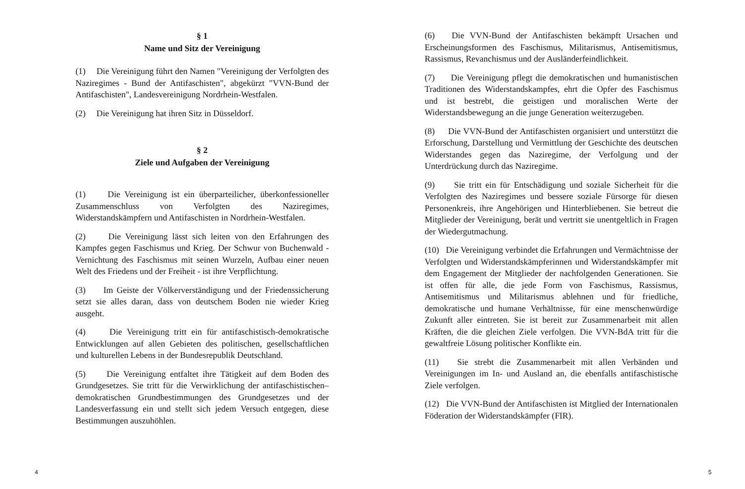§ 1
Name und Sitz der Vereinigung
(1) Die Vereinigung führt den Namen "Vereinigung der Verfolgten des Naziregimes - Bund der Antifaschisten", abgekürzt "VVN-Bund der Antifaschisten", Landesvereinigung Nordrhein-Westfalen.
(2) Die Vereinigung hat ihren Sitz in Düsseldorf.
§ 2
Ziele und Aufgaben der Vereinigung
(1) Die Vereinigung ist ein überparteilicher, überkonfessioneller Zusammenschluss von Verfolgten des Naziregimes, Widerstandskämpfern und Antifaschisten in Nordrhein-Westfalen.
(2) Die Vereinigung lässt sich leiten von den Erfahrungen des Kampfes gegen Faschismus und Krieg. Der Schwur von Buchenwald - Vernichtung des Faschismus mit seinen Wurzeln, Aufbau einer neuen Welt des Friedens und der Freiheit - ist ihre Verpflichtung.
(3) Im Geiste der Völkerverständigung und der Friedenssicherung setzt sie alles daran, dass von deutschem Boden nie wieder Krieg ausgeht.
(4) Die Vereinigung tritt ein für antifaschistisch-demokratische Entwicklungen auf allen Gebieten des politischen, gesellschaftlichen und kulturellen Lebens in der Bundesrepublik Deutschland.
(5) Die Vereinigung entfaltet ihre Tätigkeit auf dem Boden des Grundgesetzes. Sie tritt für die Verwirklichung der antifaschistischen–demokratischen Grundbestimmungen des Grundgesetzes und der Landesverfassung ein und stellt sich jedem Versuch entgegen, diese Bestimmungen auszuhöhlen.
4
(6) Die VVN-Bund der Antifaschisten bekämpft Ursachen und Erscheinungsformen des Faschismus, Militarismus, Antisemitismus, Rassismus, Revanchismus und der Ausländerfeindlichkeit.
(7) Die Vereinigung pflegt die demokratischen und humanistischen Traditionen des Widerstandskampfes, ehrt die Opfer des Faschismus und ist bestrebt, die geistigen und moralischen Werte der Widerstandsbewegung an die junge Generation weiterzugeben.
(8) Die VVN-Bund der Antifaschisten organisiert und unterstützt die Erforschung, Darstellung und Vermittlung der Geschichte des deutschen Widerstandes gegen das Naziregime, der Verfolgung und der Unterdrückung durch das Naziregime.
(9) Sie tritt ein für Entschädigung und soziale Sicherheit für die Verfolgten des Naziregimes und bessere soziale Fürsorge für diesen Personenkreis, ihre Angehörigen und Hinterbliebenen. Sie betreut die Mitglieder der Vereinigung, berät und vertritt sie unentgeltlich in Fragen der Wiedergutmachung.
(10) Die Vereinigung verbindet die Erfahrungen und Vermächtnisse der Verfolgten und Widerstandskämpferinnen und Widerstandskämpfer mit dem Engagement der Mitglieder der nachfolgenden Generationen. Sie ist offen für alle, die jede Form von Faschismus, Rassismus, Antisemitismus und Militarismus ablehnen und für friedliche, demokratische und humane Verhältnisse, für eine menschenwürdige Zukunft aller eintreten. Sie ist bereit zur Zusammenarbeit mit allen Kräften, die die gleichen Ziele verfolgen. Die VVN-BdA tritt für die gewaltfreie Lösung politischer Konflikte ein.
(11) Sie strebt die Zusammenarbeit mit allen Verbänden und Vereinigungen im In- und Ausland an, die ebenfalls antifaschistische Ziele verfolgen.
(12) Die VVN-Bund der Antifaschisten ist Mitglied der Internationalen Föderation der Widerstandskämpfer (FIR).
5